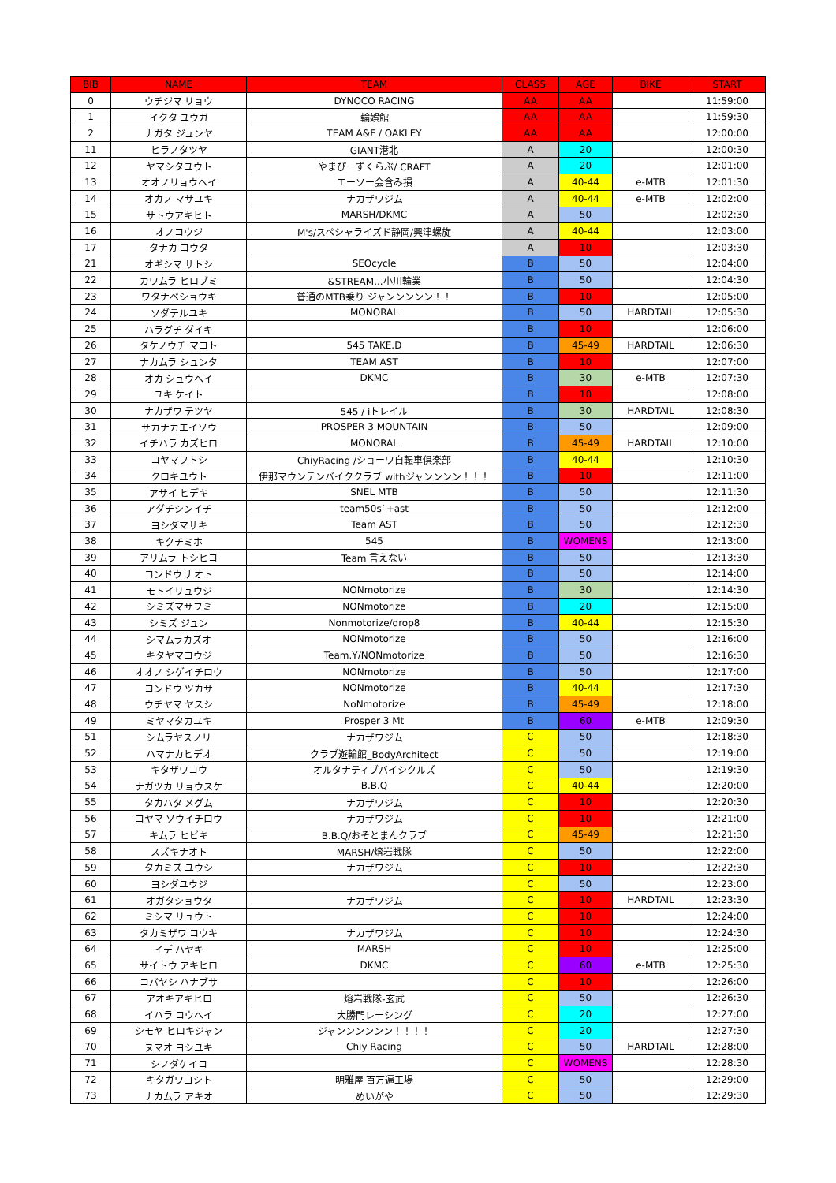| BIB | NAME | TEAM | CLASS | AGE | BIKE | START |
| --- | --- | --- | --- | --- | --- | --- |
| 0 | ウチジマ リョウ | DYNOCO RACING | AA | AA | | 11:59:00 |
| 1 | イクタ ユウガ | 輪娯館 | AA | AA | | 11:59:30 |
| 2 | ナガタ ジュンヤ | TEAM A&F / OAKLEY | AA | AA | | 12:00:00 |
| 11 | ヒラノタツヤ | GIANT港北 | A | 20 | | 12:00:30 |
| 12 | ヤマシタユウト | やまぴーずくらぶ/ CRAFT | A | 20 | | 12:01:00 |
| 13 | オオノリョウヘイ | エーソー会含み損 | A | 40-44 | e-MTB | 12:01:30 |
| 14 | オカノ マサユキ | ナカザワジム | A | 40-44 | e-MTB | 12:02:00 |
| 15 | サトウアキヒト | MARSH/DKMC | A | 50 | | 12:02:30 |
| 16 | オノコウジ | M's/スペシャライズド静岡/興津螺旋 | A | 40-44 | | 12:03:00 |
| 17 | タナカ コウタ | | A | 10 | | 12:03:30 |
| 21 | オギシマ サトシ | SEOcycle | B | 50 | | 12:04:00 |
| 22 | カワムラ ヒロブミ | &STREAM...小川輪業 | B | 50 | | 12:04:30 |
| 23 | ワタナベショウキ | 普通のMTB乗り ジャンンンンン！！ | B | 10 | | 12:05:00 |
| 24 | ソダテルユキ | MONORAL | B | 50 | HARDTAIL | 12:05:30 |
| 25 | ハラグチ ダイキ | | B | 10 | | 12:06:00 |
| 26 | タケノウチ マコト | 545 TAKE.D | B | 45-49 | HARDTAIL | 12:06:30 |
| 27 | ナカムラ シュンタ | TEAM AST | B | 10 | | 12:07:00 |
| 28 | オカ シュウヘイ | DKMC | B | 30 | e-MTB | 12:07:30 |
| 29 | ユキ ケイト | | B | 10 | | 12:08:00 |
| 30 | ナカザワ テツヤ | 545 / iトレイル | B | 30 | HARDTAIL | 12:08:30 |
| 31 | サカナカエイソウ | PROSPER 3 MOUNTAIN | B | 50 | | 12:09:00 |
| 32 | イチハラ カズヒロ | MONORAL | B | 45-49 | HARDTAIL | 12:10:00 |
| 33 | コヤマフトシ | ChiyRacing /ショーワ自転車倶楽部 | B | 40-44 | | 12:10:30 |
| 34 | クロキユウト | 伊那マウンテンバイククラブ withジャンンンン！！！ | B | 10 | | 12:11:00 |
| 35 | アサイ ヒデキ | SNEL MTB | B | 50 | | 12:11:30 |
| 36 | アダチシンイチ | team50s`+ast | B | 50 | | 12:12:00 |
| 37 | ヨシダマサキ | Team AST | B | 50 | | 12:12:30 |
| 38 | キクチミホ | 545 | B | WOMENS | | 12:13:00 |
| 39 | アリムラ トシヒコ | Team 言えない | B | 50 | | 12:13:30 |
| 40 | コンドウ ナオト | | B | 50 | | 12:14:00 |
| 41 | モトイリュウジ | NONmotorize | B | 30 | | 12:14:30 |
| 42 | シミズマサフミ | NONmotorize | B | 20 | | 12:15:00 |
| 43 | シミズ ジュン | Nonmotorize/drop8 | B | 40-44 | | 12:15:30 |
| 44 | シマムラカズオ | NONmotorize | B | 50 | | 12:16:00 |
| 45 | キタヤマコウジ | Team.Y/NONmotorize | B | 50 | | 12:16:30 |
| 46 | オオノ シゲイチロウ | NONmotorize | B | 50 | | 12:17:00 |
| 47 | コンドウ ツカサ | NONmotorize | B | 40-44 | | 12:17:30 |
| 48 | ウチヤマ ヤスシ | NoNmotorize | B | 45-49 | | 12:18:00 |
| 49 | ミヤマタカユキ | Prosper 3 Mt | B | 60 | e-MTB | 12:09:30 |
| 51 | シムラヤスノリ | ナカザワジム | C | 50 | | 12:18:30 |
| 52 | ハマナカヒデオ | クラブ遊輪館_BodyArchitect | C | 50 | | 12:19:00 |
| 53 | キタザワコウ | オルタナティブバイシクルズ | C | 50 | | 12:19:30 |
| 54 | ナガツカ リョウスケ | B.B.Q | C | 40-44 | | 12:20:00 |
| 55 | タカハタ メグム | ナカザワジム | C | 10 | | 12:20:30 |
| 56 | コヤマ ソウイチロウ | ナカザワジム | C | 10 | | 12:21:00 |
| 57 | キムラ ヒビキ | B.B.Q/おそとまんクラブ | C | 45-49 | | 12:21:30 |
| 58 | スズキナオト | MARSH/熔岩戦隊 | C | 50 | | 12:22:00 |
| 59 | タカミズ ユウシ | ナカザワジム | C | 10 | | 12:22:30 |
| 60 | ヨシダユウジ | | C | 50 | | 12:23:00 |
| 61 | オガタショウタ | ナカザワジム | C | 10 | HARDTAIL | 12:23:30 |
| 62 | ミシマ リュウト | | C | 10 | | 12:24:00 |
| 63 | タカミザワ コウキ | ナカザワジム | C | 10 | | 12:24:30 |
| 64 | イデ ハヤキ | MARSH | C | 10 | | 12:25:00 |
| 65 | サイトウ アキヒロ | DKMC | C | 60 | e-MTB | 12:25:30 |
| 66 | コバヤシ ハナブサ | | C | 10 | | 12:26:00 |
| 67 | アオキアキヒロ | 熔岩戦隊-玄武 | C | 50 | | 12:26:30 |
| 68 | イハラ コウヘイ | 大勝門レーシング | C | 20 | | 12:27:00 |
| 69 | シモヤ ヒロキジャン | ジャンンンンンン！！！！ | C | 20 | | 12:27:30 |
| 70 | ヌマオ ヨシユキ | Chiy Racing | C | 50 | HARDTAIL | 12:28:00 |
| 71 | シノダケイコ | | C | WOMENS | | 12:28:30 |
| 72 | キタガワヨシト | 明雅屋 百万遍工場 | C | 50 | | 12:29:00 |
| 73 | ナカムラ アキオ | めいがや | C | 50 | | 12:29:30 |